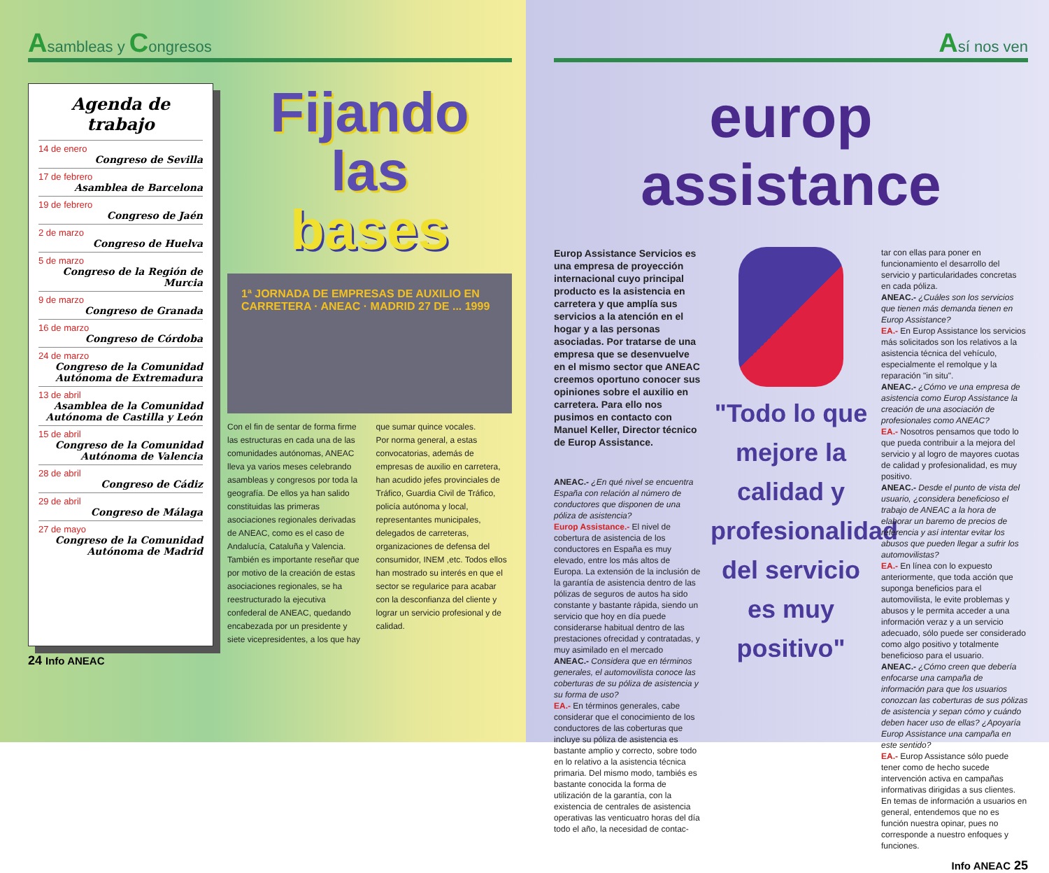Asambleas y Congresos
Agenda de trabajo
14 de enero
Congreso de Sevilla
17 de febrero
Asamblea de Barcelona
19 de febrero
Congreso de Jaén
2 de marzo
Congreso de Huelva
5 de marzo
Congreso de la Región de Murcia
9 de marzo
Congreso de Granada
16 de marzo
Congreso de Córdoba
24 de marzo
Congreso de la Comunidad Autónoma de Extremadura
13 de abril
Asamblea de la Comunidad Autónoma de Castilla y León
15 de abril
Congreso de la Comunidad Autónoma de Valencia
28 de abril
Congreso de Cádiz
29 de abril
Congreso de Málaga
27 de mayo
Congreso de la Comunidad Autónoma de Madrid
Fijando
las
bases
1ª JORNADA DE EMPRESAS DE AUXILIO EN CARRETERA · ANEAC · MADRID 27 DE ... 1999
Con el fin de sentar de forma firme las estructuras en cada una de las comunidades autónomas, ANEAC lleva ya varios meses celebrando asambleas y congresos por toda la geografía. De ellos ya han salido constituidas las primeras asociaciones regionales derivadas de ANEAC, como es el caso de Andalucía, Cataluña y Valencia. También es importante reseñar que por motivo de la creación de estas asociaciones regionales, se ha reestructurado la ejecutiva confederal de ANEAC, quedando encabezada por un presidente y siete vicepresidentes, a los que hay que sumar quince vocales.
Por norma general, a estas convocatorias, además de empresas de auxilio en carretera, han acudido jefes provinciales de Tráfico, Guardia Civil de Tráfico, policía autónoma y local, representantes municipales, delegados de carreteras, organizaciones de defensa del consumidor, INEM ,etc. Todos ellos han mostrado su interés en que el sector se regularice para acabar con la desconfianza del cliente y lograr un servicio profesional y de calidad.
24 Info ANEAC
Así nos ven
europ assistance
Europ Assistance Servicios es una empresa de proyección internacional cuyo principal producto es la asistencia en carretera y que amplía sus servicios a la atención en el hogar y a las personas asociadas. Por tratarse de una empresa que se desenvuelve en el mismo sector que ANEAC creemos oportuno conocer sus opiniones sobre el auxilio en carretera. Para ello nos pusimos en contacto con Manuel Keller, Director técnico de Europ Assistance.
ANEAC.- ¿En qué nivel se encuentra España con relación al número de conductores que disponen de una póliza de asistencia?
Europ Assistance.- El nivel de cobertura de asistencia de los conductores en España es muy elevado, entre los más altos de Europa. La extensión de la inclusión de la garantía de asistencia dentro de las pólizas de seguros de autos ha sido constante y bastante rápida, siendo un servicio que hoy en día puede considerarse habitual dentro de las prestaciones ofrecidad y contratadas, y muy asimilado en el mercado
ANEAC.- Considera que en términos generales, el automovilista conoce las coberturas de su póliza de asistencia y su forma de uso?
EA.- En términos generales, cabe considerar que el conocimiento de los conductores de las coberturas que incluye su póliza de asistencia es bastante amplio y correcto, sobre todo en lo relativo a la asistencia técnica primaria. Del mismo modo, tambiés es bastante conocida la forma de utilización de la garantía, con la existencia de centrales de asistencia operativas las venticuatro horas del día todo el año, la necesidad de contac-
"Todo lo que mejore la calidad y profesionalidad del servicio es muy positivo"
tar con ellas para poner en funcionamiento el desarrollo del servicio y particularidades concretas en cada póliza.
ANEAC.- ¿Cuáles son los servicios que tienen más demanda tienen en Europ Assistance?
EA.- En Europ Assistance los servicios más solicitados son los relativos a la asistencia técnica del vehículo, especialmente el remolque y la reparación "in situ".
ANEAC.- ¿Cómo ve una empresa de asistencia como Europ Assistance la creación de una asociación de profesionales como ANEAC?
EA.- Nosotros pensamos que todo lo que pueda contribuir a la mejora del servicio y al logro de mayores cuotas de calidad y profesionalidad, es muy positivo.
ANEAC.- Desde el punto de vista del usuario, ¿considera beneficioso el trabajo de ANEAC a la hora de elaborar un baremo de precios de referencia y así intentar evitar los abusos que pueden llegar a sufrir los automovilistas?
EA.- En línea con lo expuesto anteriormente, que toda acción que suponga beneficios para el automovilista, le evite problemas y abusos y le permita acceder a una información veraz y a un servicio adecuado, sólo puede ser considerado como algo positivo y totalmente beneficioso para el usuario.
ANEAC.- ¿Cómo creen que debería enfocarse una campaña de información para que los usuarios conozcan las coberturas de sus pólizas de asistencia y sepan cómo y cuándo deben hacer uso de ellas? ¿Apoyaría Europ Assistance una campaña en este sentido?
EA.- Europ Assistance sólo puede tener como de hecho sucede intervención activa en campañas informativas dirigidas a sus clientes. En temas de información a usuarios en general, entendemos que no es función nuestra opinar, pues no corresponde a nuestro enfoques y funciones.
Info ANEAC 25